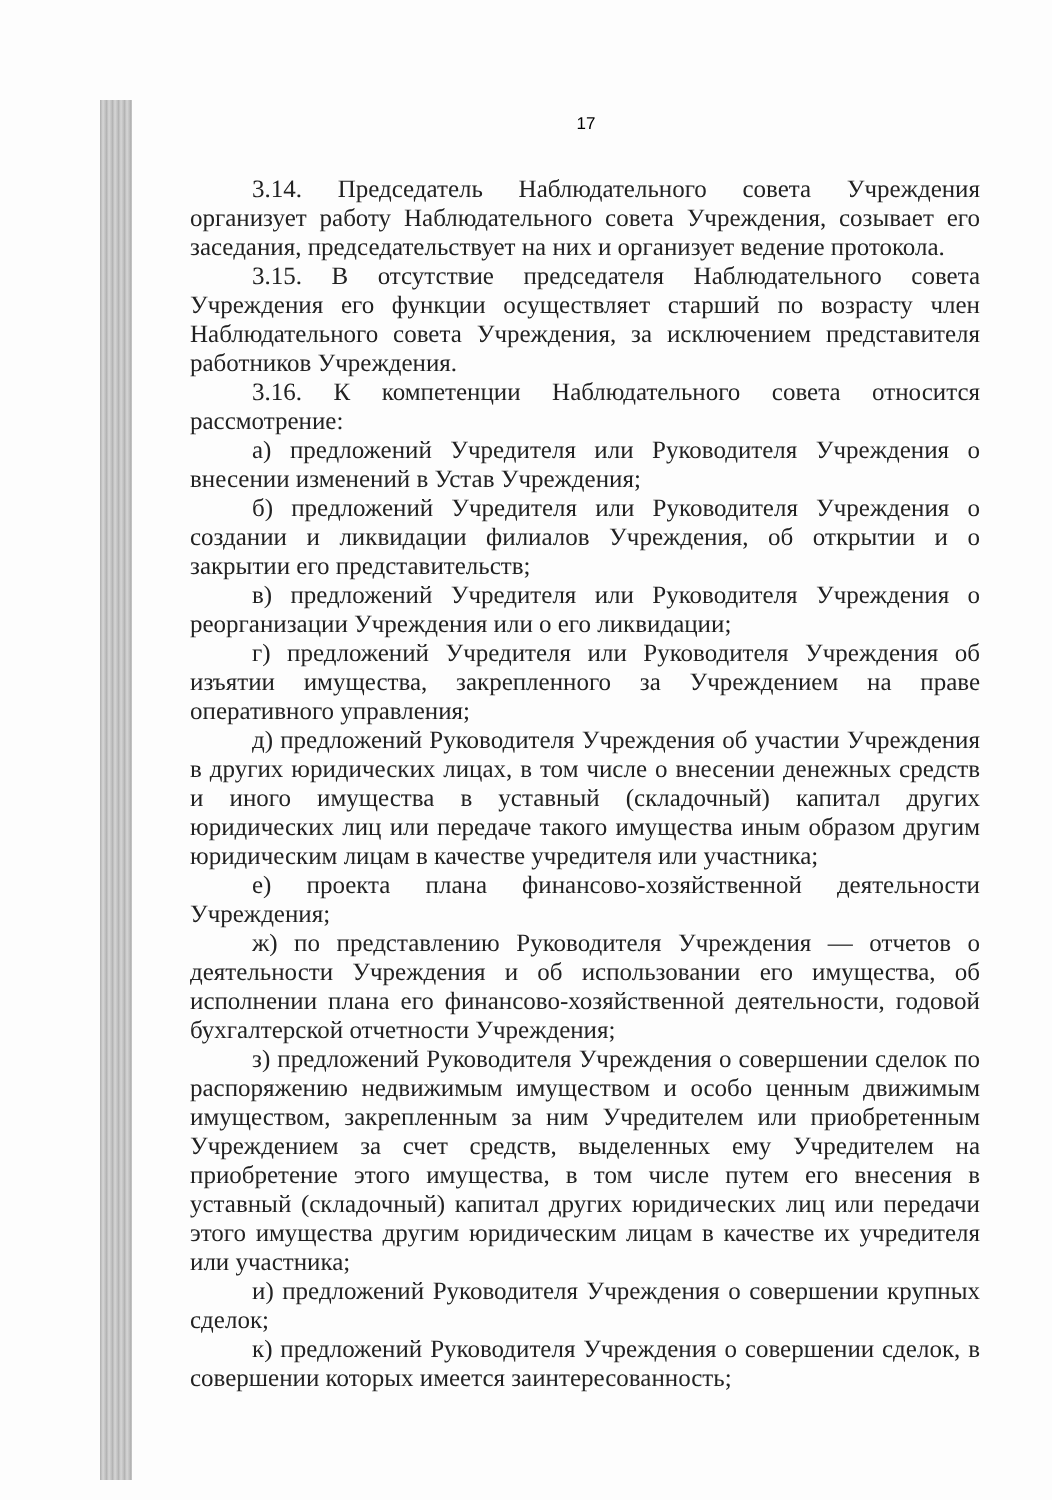17
3.14. Председатель Наблюдательного совета Учреждения организует работу Наблюдательного совета Учреждения, созывает его заседания, председательствует на них и организует ведение протокола.
3.15. В отсутствие председателя Наблюдательного совета Учреждения его функции осуществляет старший по возрасту член Наблюдательного совета Учреждения, за исключением представителя работников Учреждения.
3.16. К компетенции Наблюдательного совета относится рассмотрение:
а) предложений Учредителя или Руководителя Учреждения о внесении изменений в Устав Учреждения;
б) предложений Учредителя или Руководителя Учреждения о создании и ликвидации филиалов Учреждения, об открытии и о закрытии его представительств;
в) предложений Учредителя или Руководителя Учреждения о реорганизации Учреждения или о его ликвидации;
г) предложений Учредителя или Руководителя Учреждения об изъятии имущества, закрепленного за Учреждением на праве оперативного управления;
д) предложений Руководителя Учреждения об участии Учреждения в других юридических лицах, в том числе о внесении денежных средств и иного имущества в уставный (складочный) капитал других юридических лиц или передаче такого имущества иным образом другим юридическим лицам в качестве учредителя или участника;
е) проекта плана финансово-хозяйственной деятельности Учреждения;
ж) по представлению Руководителя Учреждения — отчетов о деятельности Учреждения и об использовании его имущества, об исполнении плана его финансово-хозяйственной деятельности, годовой бухгалтерской отчетности Учреждения;
з) предложений Руководителя Учреждения о совершении сделок по распоряжению недвижимым имуществом и особо ценным движимым имуществом, закрепленным за ним Учредителем или приобретенным Учреждением за счет средств, выделенных ему Учредителем на приобретение этого имущества, в том числе путем его внесения в уставный (складочный) капитал других юридических лиц или передачи этого имущества другим юридическим лицам в качестве их учредителя или участника;
и) предложений Руководителя Учреждения о совершении крупных сделок;
к) предложений Руководителя Учреждения о совершении сделок, в совершении которых имеется заинтересованность;